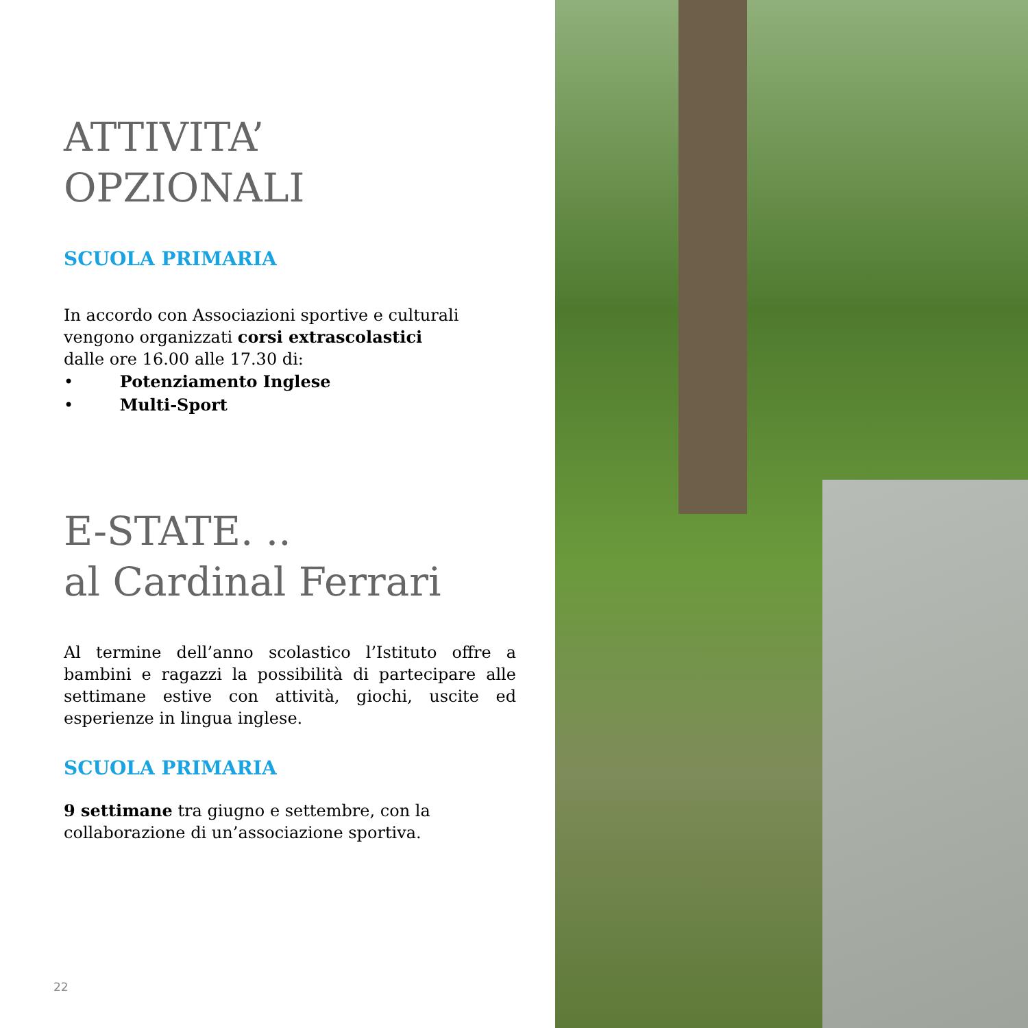ATTIVITA’
OPZIONALI
SCUOLA PRIMARIA
In accordo con Associazioni sportive e culturali vengono organizzati corsi extrascolastici
dalle ore 16.00 alle 17.30 di:
• Potenziamento Inglese
• Multi-Sport
E-STATE. ..
al Cardinal Ferrari
Al termine dell’anno scolastico l’Istituto offre a bambini e ragazzi la possibilità di partecipare alle settimane estive con attività, giochi, uscite ed esperienze in lingua inglese.
SCUOLA PRIMARIA
9 settimane tra giugno e settembre, con la collaborazione di un’associazione sportiva.
22